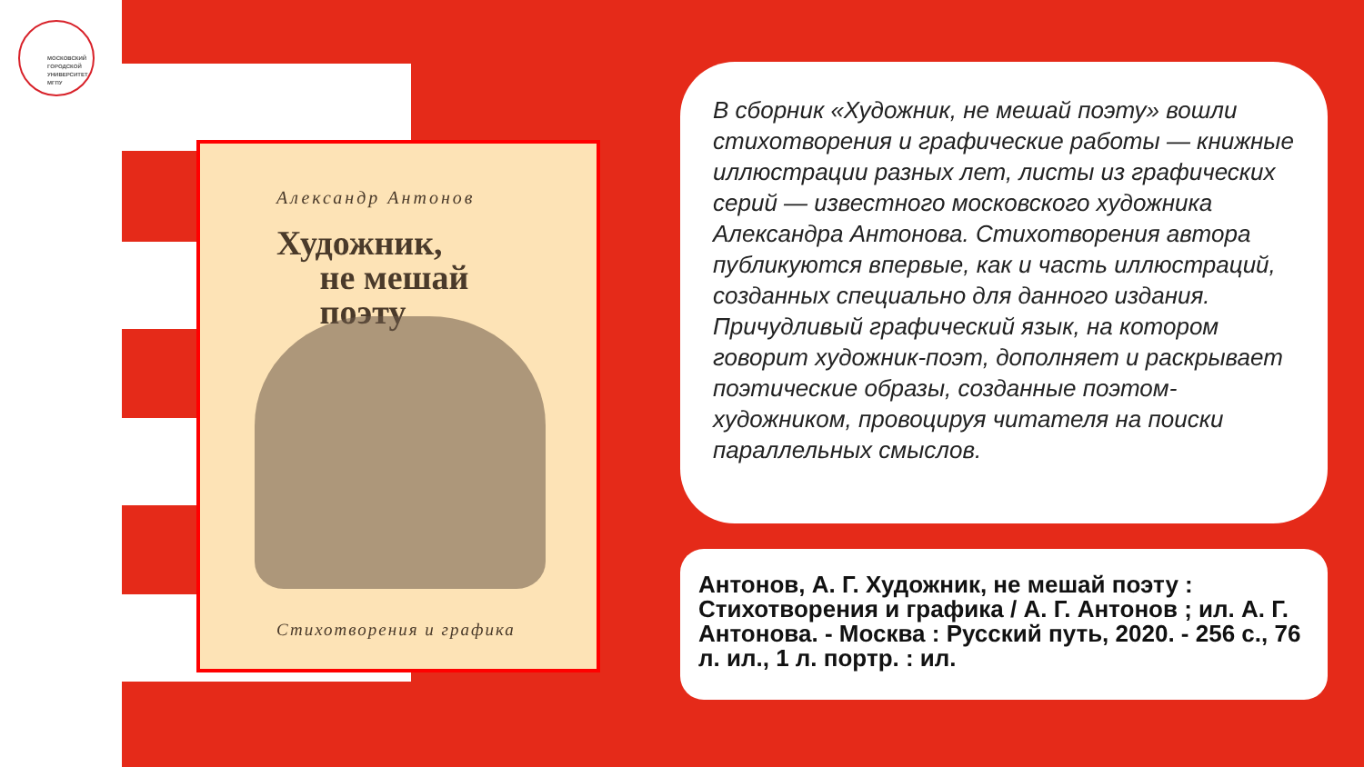МОСКОВСКИЙ
ГОРОДСКОЙ
УНИВЕРСИТЕТ
МГПУ
Александр Антонов
Художник,
не мешай
поэту
Стихотворения и графика
В сборник «Художник, не мешай поэту» вошли стихотворения и графические работы — книжные иллюстрации разных лет, листы из графических серий — известного московского художника Александра Антонова. Стихотворения автора публикуются впервые, как и часть иллюстраций, созданных специально для данного издания. Причудливый графический язык, на котором говорит художник-поэт, дополняет и раскрывает поэтические образы, созданные поэтом-художником, провоцируя читателя на поиски параллельных смыслов.
Антонов, А. Г. Художник, не мешай поэту : Стихотворения и графика / А. Г. Антонов ; ил. А. Г. Антонова. - Москва : Русский путь, 2020. - 256 с., 76 л. ил., 1 л. портр. : ил.